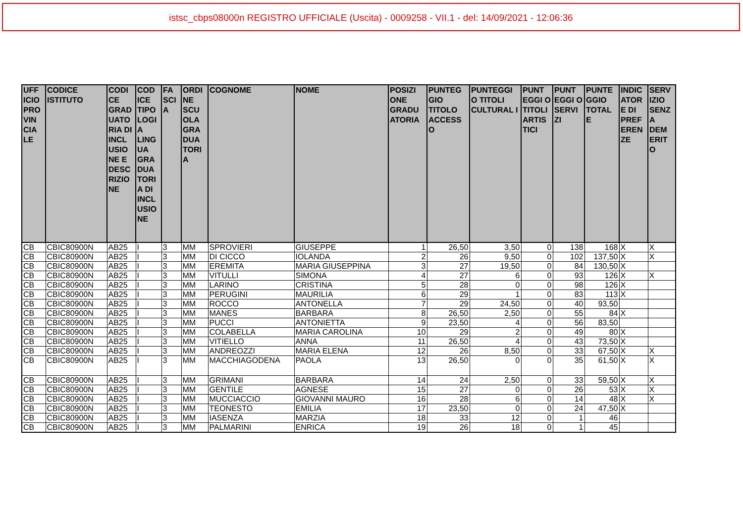istsc_cbps08000n REGISTRO UFFICIALE (Uscita) - 0009258 - VII.1 - del: 14/09/2021 - 12:06:36
| UFF ICIO PRO VIN CIA LE | CODICE ISTITUTO | CODI CE GRAD UATO RIA DI INCL USIO NE E DESC RIZIO NE | COD ICE TIPO LOGI A LING UA GRA DUA TORI A DI INCL USIO NE | FA SCI A | ORDI NE SCU OLA GRA DUA TORI A | COGNOME | NOME | POSIZI ONE GRADU ATORIA | PUNTEG GIO TITOLO ACCESS O | PUNTEGGI O TITOLI CULTURAL I | PUNT EGGI O TITOLI ARTIS TICI | PUNT EGGI O SERVI ZI | PUNTE GGIO TOTAL E | INDIC ATOR E DI PREF EREN ZE | SERV IZIO SENZ A DEM ERIT O |
| --- | --- | --- | --- | --- | --- | --- | --- | --- | --- | --- | --- | --- | --- | --- | --- |
| CB | CBIC80900N | AB25 | I | 3 | MM | SPROVIERI | GIUSEPPE | 1 | 26,50 | 3,50 | 0 | 138 | 168 | X | X |
| CB | CBIC80900N | AB25 | I | 3 | MM | DI CICCO | IOLANDA | 2 | 26 | 9,50 | 0 | 102 | 137,50 | X | X |
| CB | CBIC80900N | AB25 | I | 3 | MM | EREMITA | MARIA GIUSEPPINA | 3 | 27 | 19,50 | 0 | 84 | 130,50 | X | |
| CB | CBIC80900N | AB25 | I | 3 | MM | VITULLI | SIMONA | 4 | 27 | 6 | 0 | 93 | 126 | X | X |
| CB | CBIC80900N | AB25 | I | 3 | MM | LARINO | CRISTINA | 5 | 28 | 0 | 0 | 98 | 126 | X | |
| CB | CBIC80900N | AB25 | I | 3 | MM | PERUGINI | MAURILIA | 6 | 29 | 1 | 0 | 83 | 113 | X | |
| CB | CBIC80900N | AB25 | I | 3 | MM | ROCCO | ANTONELLA | 7 | 29 | 24,50 | 0 | 40 | 93,50 | | |
| CB | CBIC80900N | AB25 | I | 3 | MM | MANES | BARBARA | 8 | 26,50 | 2,50 | 0 | 55 | 84 | X | |
| CB | CBIC80900N | AB25 | I | 3 | MM | PUCCI | ANTONIETTA | 9 | 23,50 | 4 | 0 | 56 | 83,50 | | |
| CB | CBIC80900N | AB25 | I | 3 | MM | COLABELLA | MARIA CAROLINA | 10 | 29 | 2 | 0 | 49 | 80 | X | |
| CB | CBIC80900N | AB25 | I | 3 | MM | VITIELLO | ANNA | 11 | 26,50 | 4 | 0 | 43 | 73,50 | X | |
| CB | CBIC80900N | AB25 | I | 3 | MM | ANDREOZZI | MARIA ELENA | 12 | 26 | 8,50 | 0 | 33 | 67,50 | X | X |
| CB | CBIC80900N | AB25 | I | 3 | MM | MACCHIAGODENA | PAOLA | 13 | 26,50 | 0 | 0 | 35 | 61,50 | X | X |
| CB | CBIC80900N | AB25 | I | 3 | MM | GRIMANI | BARBARA | 14 | 24 | 2,50 | 0 | 33 | 59,50 | X | X |
| CB | CBIC80900N | AB25 | I | 3 | MM | GENTILE | AGNESE | 15 | 27 | 0 | 0 | 26 | 53 | X | X |
| CB | CBIC80900N | AB25 | I | 3 | MM | MUCCIACCIO | GIOVANNI MAURO | 16 | 28 | 6 | 0 | 14 | 48 | X | X |
| CB | CBIC80900N | AB25 | I | 3 | MM | TEONESTO | EMILIA | 17 | 23,50 | 0 | 0 | 24 | 47,50 | X | |
| CB | CBIC80900N | AB25 | I | 3 | MM | IASENZA | MARZIA | 18 | 33 | 12 | 0 | 1 | 46 | | |
| CB | CBIC80900N | AB25 | I | 3 | MM | PALMARINI | ENRICA | 19 | 26 | 18 | 0 | 1 | 45 | | |